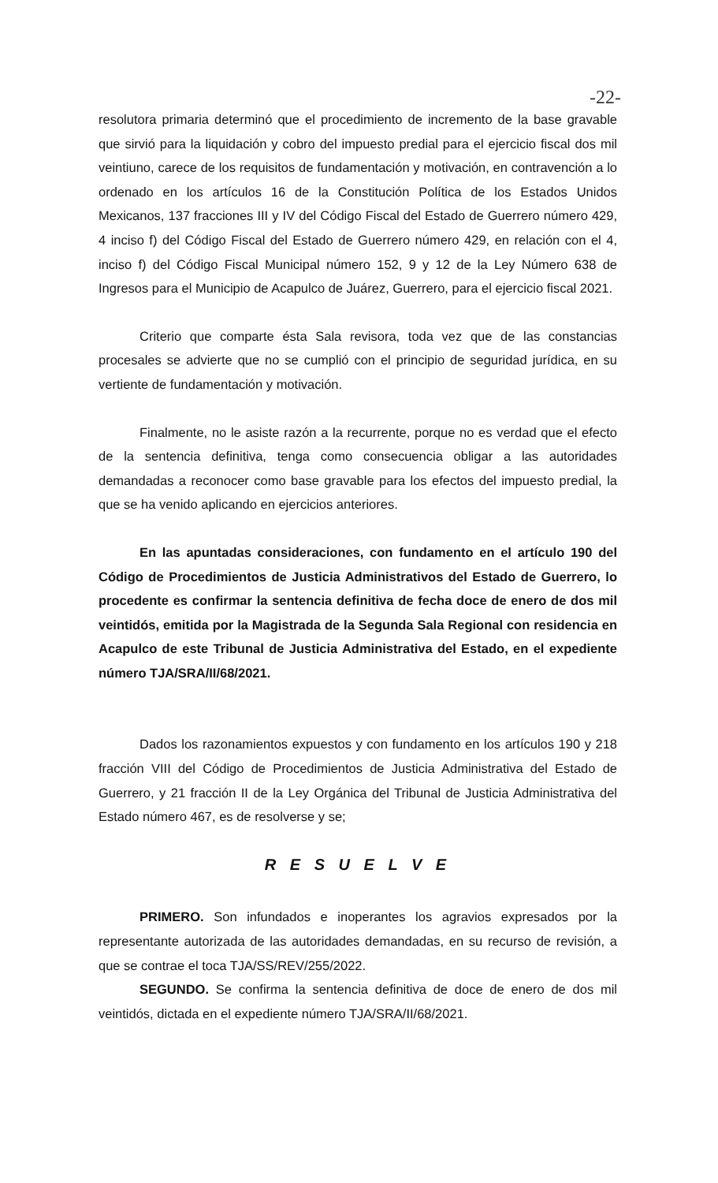-22-
resolutora primaria determinó que el procedimiento de incremento de la base gravable que sirvió para la liquidación y cobro del impuesto predial para el ejercicio fiscal dos mil veintiuno, carece de los requisitos de fundamentación y motivación, en contravención a lo ordenado en los artículos 16 de la Constitución Política de los Estados Unidos Mexicanos, 137 fracciones III y IV del Código Fiscal del Estado de Guerrero número 429, 4 inciso f) del Código Fiscal del Estado de Guerrero número 429, en relación con el 4, inciso f) del Código Fiscal Municipal número 152, 9 y 12 de la Ley Número 638 de Ingresos para el Municipio de Acapulco de Juárez, Guerrero, para el ejercicio fiscal 2021.
Criterio que comparte ésta Sala revisora, toda vez que de las constancias procesales se advierte que no se cumplió con el principio de seguridad jurídica, en su vertiente de fundamentación y motivación.
Finalmente, no le asiste razón a la recurrente, porque no es verdad que el efecto de la sentencia definitiva, tenga como consecuencia obligar a las autoridades demandadas a reconocer como base gravable para los efectos del impuesto predial, la que se ha venido aplicando en ejercicios anteriores.
En las apuntadas consideraciones, con fundamento en el artículo 190 del Código de Procedimientos de Justicia Administrativos del Estado de Guerrero, lo procedente es confirmar la sentencia definitiva de fecha doce de enero de dos mil veintidós, emitida por la Magistrada de la Segunda Sala Regional con residencia en Acapulco de este Tribunal de Justicia Administrativa del Estado, en el expediente número TJA/SRA/II/68/2021.
Dados los razonamientos expuestos y con fundamento en los artículos 190 y 218 fracción VIII del Código de Procedimientos de Justicia Administrativa del Estado de Guerrero, y 21 fracción II de la Ley Orgánica del Tribunal de Justicia Administrativa del Estado número 467, es de resolverse y se;
R E S U E L V E
PRIMERO. Son infundados e inoperantes los agravios expresados por la representante autorizada de las autoridades demandadas, en su recurso de revisión, a que se contrae el toca TJA/SS/REV/255/2022.
SEGUNDO. Se confirma la sentencia definitiva de doce de enero de dos mil veintidós, dictada en el expediente número TJA/SRA/II/68/2021.